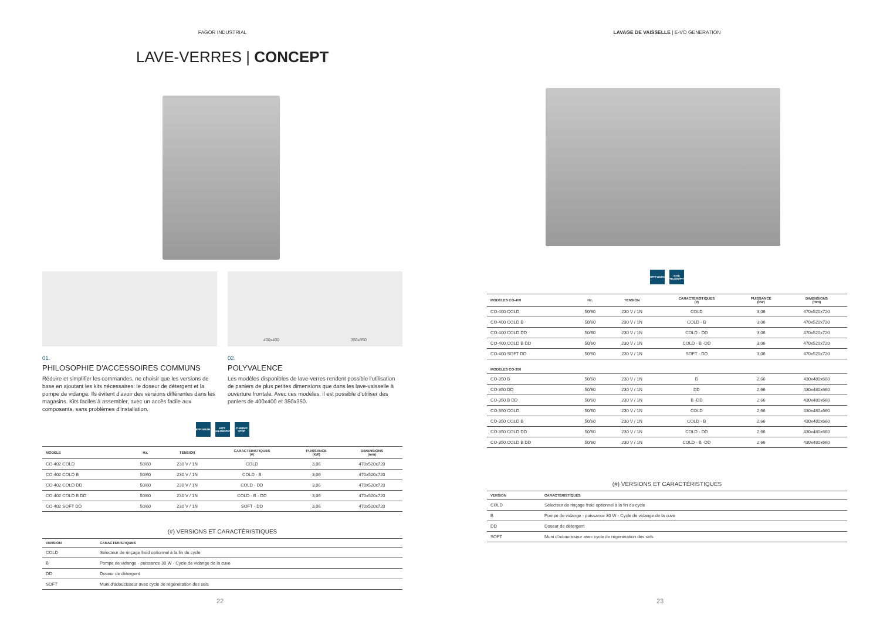FAGOR INDUSTRIAL
LAVE-VERRES | CONCEPT
01.
PHILOSOPHIE D'ACCESSOIRES COMMUNS
Réduire et simplifier les commandes, ne choisir que les versions de base en ajoutant les kits nécessaires: le doseur de détergent et la pompe de vidange. Ils évitent d'avoir des versions différentes dans les magasins. Kits faciles à assembler, avec un accès facile aux composants, sans problèmes d'installation.
400x400 350x350
02.
POLYVALENCE
Les modèles disponibles de lave-verres rendent possible l'utilisation de paniers de plus petites dimensions que dans les lave-vaisselle à ouverture frontale. Avec ces modèles, il est possible d'utiliser des paniers de 400x400 et 350x350.
EFFI WASH KITS PHILOSOPHY
THERMO STOP
| MODÈLE | Hz. | TENSION | CARACTÉRISTIQUES (#) | PUISSANCE (kW) | DIMENSIONS (mm) |
| --- | --- | --- | --- | --- | --- |
| CO-402 COLD | 50/60 | 230 V / 1N | COLD | 3,06 | 470x520x720 |
| CO-402 COLD B | 50/60 | 230 V / 1N | COLD - B | 3,06 | 470x520x720 |
| CO-402 COLD DD | 50/60 | 230 V / 1N | COLD - DD | 3,06 | 470x520x720 |
| CO-402 COLD B DD | 50/60 | 230 V / 1N | COLD - B - DD | 3,06 | 470x520x720 |
| CO-402 SOFT DD | 50/60 | 230 V / 1N | SOFT - DD | 3,06 | 470x520x720 |
(#) VERSIONS ET CARACTÉRISTIQUES
| VERSION | CARACTÉRISTIQUES |
| --- | --- |
| COLD | Sélecteur de rinçage froid optionnel à la fin du cycle |
| B | Pompe de vidange - puissance 30 W - Cycle de vidange de la cuve |
| DD | Doseur de détergent |
| SOFT | Muni d'adoucisseur avec cycle de régénération des sels |
22
LAVAGE DE VAISSELLE | E-VO GENERATION
EFFI WASH KITS PHILOSOPHY
| MODÈLES CO-400 | Hz. | TENSION | CARACTÉRISTIQUES (#) | PUISSANCE (kW) | DIMENSIONS (mm) |
| --- | --- | --- | --- | --- | --- |
| CO-400 COLD | 50/60 | 230 V / 1N | COLD | 3,06 | 470x520x720 |
| CO-400 COLD B | 50/60 | 230 V / 1N | COLD - B | 3,06 | 470x520x720 |
| CO-400 COLD DD | 50/60 | 230 V / 1N | COLD - DD | 3,06 | 470x520x720 |
| CO-400 COLD B DD | 50/60 | 230 V / 1N | COLD - B -DD | 3,06 | 470x520x720 |
| CO-400 SOFT DD | 50/60 | 230 V / 1N | SOFT - DD | 3,06 | 470x520x720 |
| MODÈLES CO-350 | | | | | |
| CO-350 B | 50/60 | 230 V / 1N | B | 2,66 | 430x480x660 |
| CO-350 DD | 50/60 | 230 V / 1N | DD | 2,66 | 430x480x660 |
| CO-350 B DD | 50/60 | 230 V / 1N | B -DD | 2,66 | 430x480x660 |
| CO-350 COLD | 50/60 | 230 V / 1N | COLD | 2,66 | 430x480x660 |
| CO-350 COLD B | 50/60 | 230 V / 1N | COLD - B | 2,66 | 430x480x660 |
| CO-350 COLD DD | 50/60 | 230 V / 1N | COLD - DD | 2,66 | 430x480x660 |
| CO-350 COLD B DD | 50/60 | 230 V / 1N | COLD - B -DD | 2,66 | 430x480x660 |
(#) VERSIONS ET CARACTÉRISTIQUES
| VERSION | CARACTÉRISTIQUES |
| --- | --- |
| COLD | Sélecteur de rinçage froid optionnel à la fin du cycle |
| B | Pompe de vidange - puissance 30 W - Cycle de vidange de la cuve |
| DD | Doseur de détergent |
| SOFT | Muni d'adoucisseur avec cycle de régénération des sels |
23